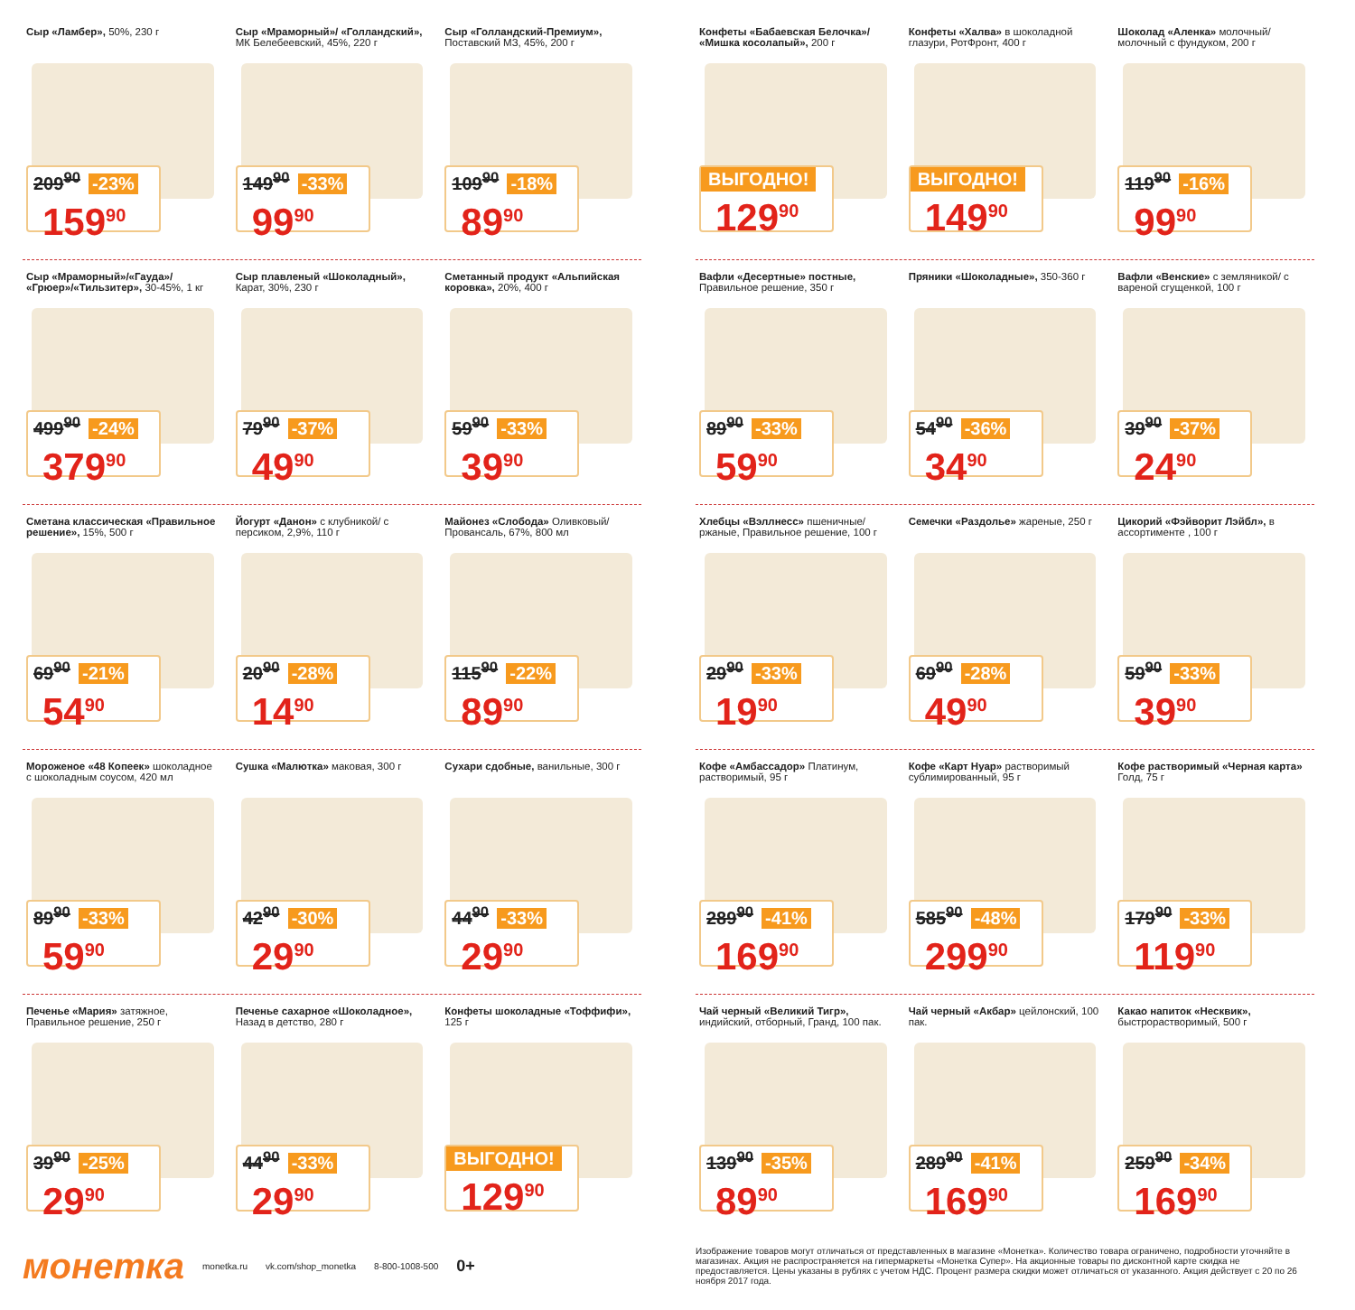Сыр «Ламбер», 50%, 230 г
209<sup>90</sup> -23%
159<sup>90</sup>
Сыр «Мраморный»/ «Голландский», МК Белебеевский, 45%, 220 г
149<sup>90</sup> -33%
99<sup>90</sup>
Сыр «Голландский-Премиум», Поставский МЗ, 45%, 200 г
109<sup>90</sup> -18%
89<sup>90</sup>
Сыр «Мраморный»/«Гауда»/ «Грюер»/«Тильзитер», 30-45%, 1 кг
499<sup>90</sup> -24%
379<sup>90</sup>
Сыр плавленый «Шоколадный», Карат, 30%, 230 г
79<sup>90</sup> -37%
49<sup>90</sup>
Сметанный продукт «Альпийская коровка», 20%, 400 г
59<sup>90</sup> -33%
39<sup>90</sup>
Сметана классическая «Правильное решение», 15%, 500 г
69<sup>90</sup> -21%
54<sup>90</sup>
Йогурт «Данон» с клубникой/ с персиком, 2,9%, 110 г
20<sup>90</sup> -28%
14<sup>90</sup>
Майонез «Слобода» Оливковый/ Провансаль, 67%, 800 мл
115<sup>90</sup> -22%
89<sup>90</sup>
Мороженое «48 Копеек» шоколадное с шоколадным соусом, 420 мл
89<sup>90</sup> -33%
59<sup>90</sup>
Сушка «Малютка» маковая, 300 г
42<sup>90</sup> -30%
29<sup>90</sup>
Сухари сдобные, ванильные, 300 г
44<sup>90</sup> -33%
29<sup>90</sup>
Печенье «Мария» затяжное, Правильное решение, 250 г
39<sup>90</sup> -25%
29<sup>90</sup>
Печенье сахарное «Шоколадное», Назад в детство, 280 г
44<sup>90</sup> -33%
29<sup>90</sup>
Конфеты шоколадные «Тоффифи», 125 г
ВЫГОДНО!
129<sup>90</sup>
Конфеты «Бабаевская Белочка»/ «Мишка косолапый», 200 г
ВЫГОДНО!
129<sup>90</sup>
Конфеты «Халва» в шоколадной глазури, РотФронт, 400 г
ВЫГОДНО!
149<sup>90</sup>
Шоколад «Аленка» молочный/ молочный с фундуком, 200 г
119<sup>90</sup> -16%
99<sup>90</sup>
Вафли «Десертные» постные, Правильное решение, 350 г
89<sup>90</sup> -33%
59<sup>90</sup>
Пряники «Шоколадные», 350-360 г
54<sup>90</sup> -36%
34<sup>90</sup>
Вафли «Венские» с земляникой/ с вареной сгущенкой, 100 г
39<sup>90</sup> -37%
24<sup>90</sup>
Хлебцы «Вэллнесс» пшеничные/ ржаные, Правильное решение, 100 г
29<sup>90</sup> -33%
19<sup>90</sup>
Семечки «Раздолье» жареные, 250 г
69<sup>90</sup> -28%
49<sup>90</sup>
Цикорий «Фэйворит Лэйбл», в ассортименте , 100 г
59<sup>90</sup> -33%
39<sup>90</sup>
Кофе «Амбассадор» Платинум, растворимый, 95 г
289<sup>90</sup> -41%
169<sup>90</sup>
Кофе «Карт Нуар» растворимый сублимированный, 95 г
585<sup>90</sup> -48%
299<sup>90</sup>
Кофе растворимый «Черная карта» Голд, 75 г
179<sup>90</sup> -33%
119<sup>90</sup>
Чай черный «Великий Тигр», индийский, отборный, Гранд, 100 пак.
139<sup>90</sup> -35%
89<sup>90</sup>
Чай черный «Акбар» цейлонский, 100 пак.
289<sup>90</sup> -41%
169<sup>90</sup>
Какао напиток «Несквик», быстрорастворимый, 500 г
259<sup>90</sup> -34%
169<sup>90</sup>
монетка monetka.ru vk.com/shop_monetka 8-800-1008-500 0+
Изображение товаров могут отличаться от представленных в магазине «Монетка». Количество товара ограничено, подробности уточняйте в магазинах. Акция не распространяется на гипермаркеты «Монетка Супер». На акционные товары по дисконтной карте скидка не предоставляется. Цены указаны в рублях с учетом НДС. Процент размера скидки может отличаться от указанного. Акция действует с 20 по 26 ноября 2017 года.